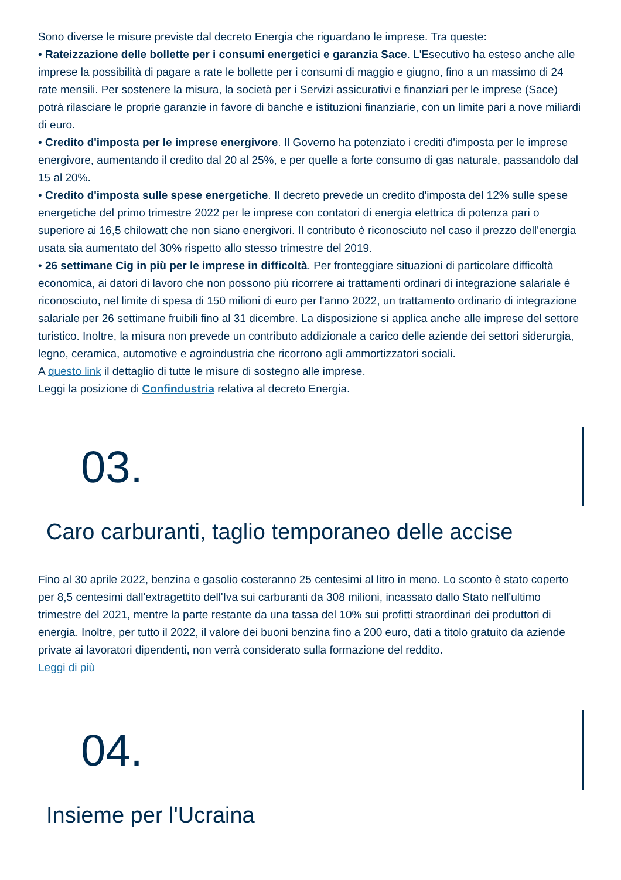Sono diverse le misure previste dal decreto Energia che riguardano le imprese. Tra queste:
• Rateizzazione delle bollette per i consumi energetici e garanzia Sace. L'Esecutivo ha esteso anche alle imprese la possibilità di pagare a rate le bollette per i consumi di maggio e giugno, fino a un massimo di 24 rate mensili. Per sostenere la misura, la società per i Servizi assicurativi e finanziari per le imprese (Sace) potrà rilasciare le proprie garanzie in favore di banche e istituzioni finanziarie, con un limite pari a nove miliardi di euro.
• Credito d'imposta per le imprese energivore. Il Governo ha potenziato i crediti d'imposta per le imprese energivore, aumentando il credito dal 20 al 25%, e per quelle a forte consumo di gas naturale, passandolo dal 15 al 20%.
• Credito d'imposta sulle spese energetiche. Il decreto prevede un credito d'imposta del 12% sulle spese energetiche del primo trimestre 2022 per le imprese con contatori di energia elettrica di potenza pari o superiore ai 16,5 chilowatt che non siano energivori. Il contributo è riconosciuto nel caso il prezzo dell'energia usata sia aumentato del 30% rispetto allo stesso trimestre del 2019.
• 26 settimane Cig in più per le imprese in difficoltà. Per fronteggiare situazioni di particolare difficoltà economica, ai datori di lavoro che non possono più ricorrere ai trattamenti ordinari di integrazione salariale è riconosciuto, nel limite di spesa di 150 milioni di euro per l'anno 2022, un trattamento ordinario di integrazione salariale per 26 settimane fruibili fino al 31 dicembre. La disposizione si applica anche alle imprese del settore turistico. Inoltre, la misura non prevede un contributo addizionale a carico delle aziende dei settori siderurgia, legno, ceramica, automotive e agroindustria che ricorrono agli ammortizzatori sociali.
A questo link il dettaglio di tutte le misure di sostegno alle imprese.
Leggi la posizione di Confindustria relativa al decreto Energia.
03.
Caro carburanti, taglio temporaneo delle accise
Fino al 30 aprile 2022, benzina e gasolio costeranno 25 centesimi al litro in meno. Lo sconto è stato coperto per 8,5 centesimi dall'extragettito dell'Iva sui carburanti da 308 milioni, incassato dallo Stato nell'ultimo trimestre del 2021, mentre la parte restante da una tassa del 10% sui profitti straordinari dei produttori di energia. Inoltre, per tutto il 2022, il valore dei buoni benzina fino a 200 euro, dati a titolo gratuito da aziende private ai lavoratori dipendenti, non verrà considerato sulla formazione del reddito.
Leggi di più
04.
Insieme per l'Ucraina